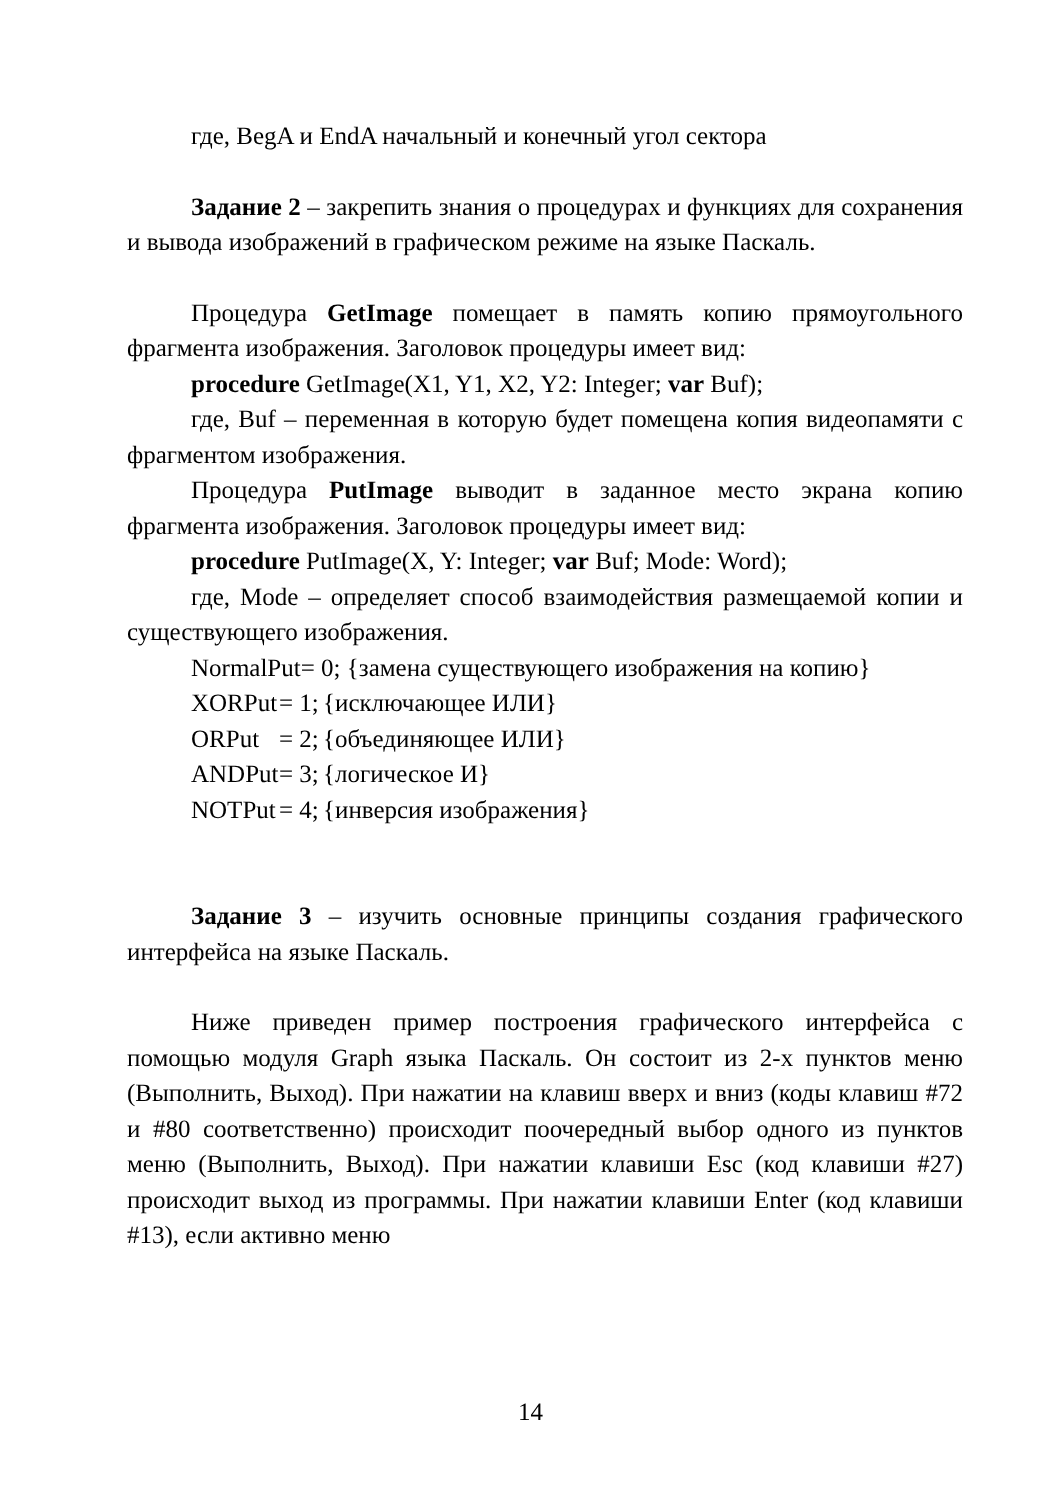где, BegA и EndA начальный и конечный угол сектора
Задание 2 – закрепить знания о процедурах и функциях для сохранения и вывода изображений в графическом режиме на языке Паскаль.
Процедура GetImage помещает в память копию прямоугольного фрагмента изображения. Заголовок процедуры имеет вид:
procedure GetImage(X1, Y1, X2, Y2: Integer; var Buf);
где, Buf – переменная в которую будет помещена копия видеопамяти с фрагментом изображения.
Процедура PutImage выводит в заданное место экрана копию фрагмента изображения. Заголовок процедуры имеет вид:
procedure PutImage(X, Y: Integer; var Buf; Mode: Word);
где, Mode – определяет способ взаимодействия размещаемой копии и существующего изображения.
NormalPut= 0; {замена существующего изображения на копию}
XORPut = 1; {исключающее ИЛИ}
ORPut = 2; {объединяющее ИЛИ}
ANDPut = 3; {логическое И}
NOTPut = 4; {инверсия изображения}
Задание 3 – изучить основные принципы создания графического интерфейса на языке Паскаль.
Ниже приведен пример построения графического интерфейса с помощью модуля Graph языка Паскаль. Он состоит из 2-х пунктов меню (Выполнить, Выход). При нажатии на клавиш вверх и вниз (коды клавиш #72 и #80 соответственно) происходит поочередный выбор одного из пунктов меню (Выполнить, Выход). При нажатии клавиши Esc (код клавиши #27) происходит выход из программы. При нажатии клавиши Enter (код клавиши #13), если активно меню
14